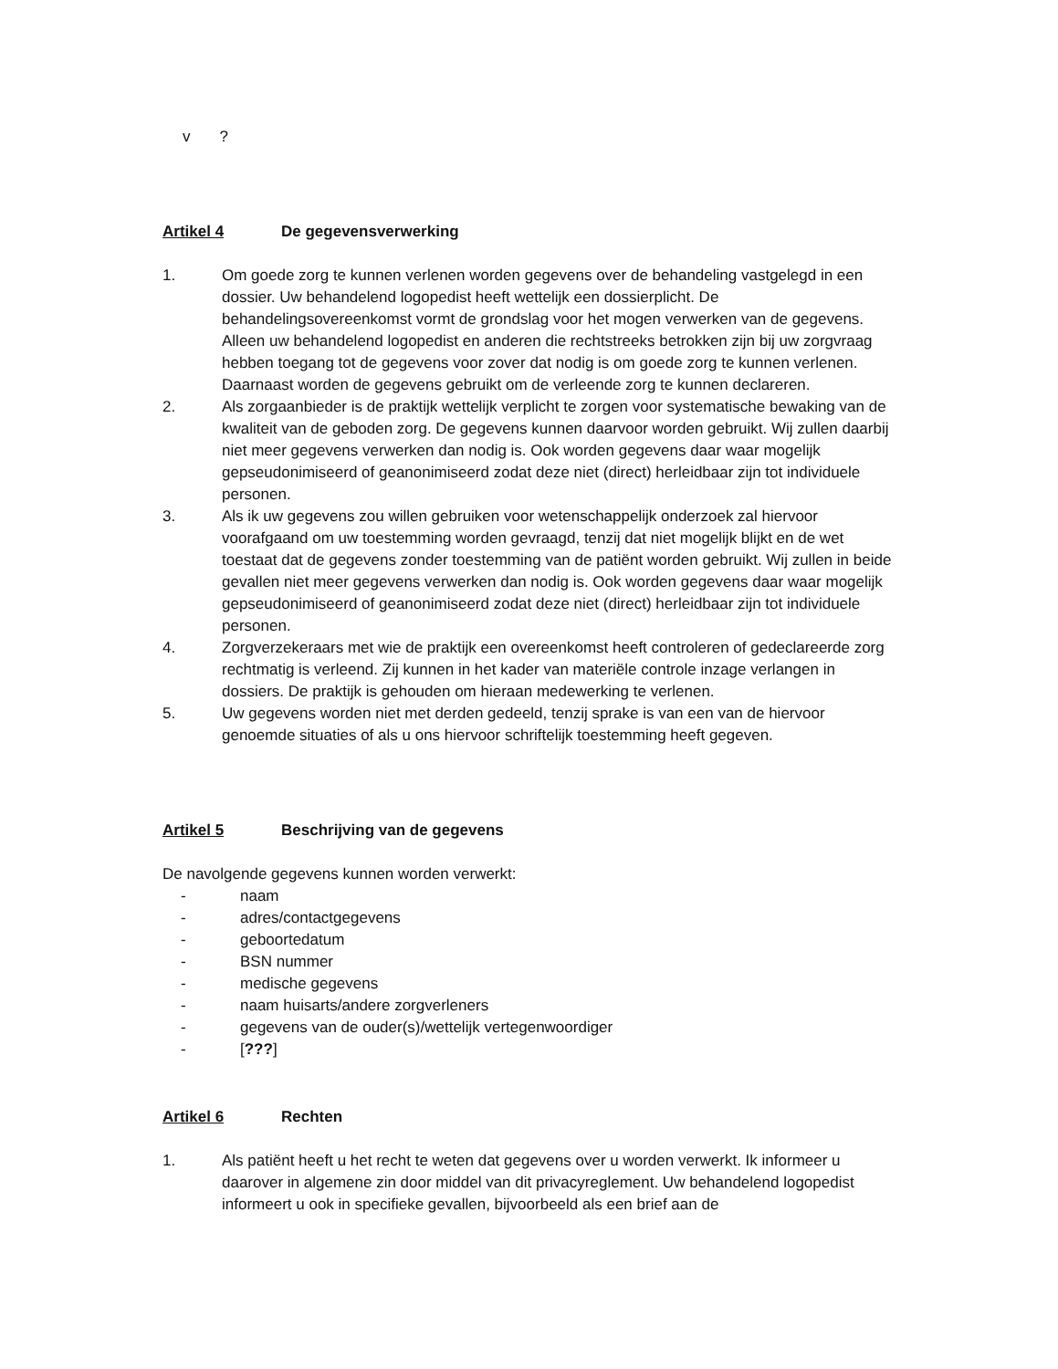v?
Artikel 4 De gegevensverwerking
1. Om goede zorg te kunnen verlenen worden gegevens over de behandeling vastgelegd in een dossier. Uw behandelend logopedist heeft wettelijk een dossierplicht. De behandelingsovereenkomst vormt de grondslag voor het mogen verwerken van de gegevens. Alleen uw behandelend logopedist en anderen die rechtstreeks betrokken zijn bij uw zorgvraag hebben toegang tot de gegevens voor zover dat nodig is om goede zorg te kunnen verlenen. Daarnaast worden de gegevens gebruikt om de verleende zorg te kunnen declareren.
2. Als zorgaanbieder is de praktijk wettelijk verplicht te zorgen voor systematische bewaking van de kwaliteit van de geboden zorg. De gegevens kunnen daarvoor worden gebruikt. Wij zullen daarbij niet meer gegevens verwerken dan nodig is. Ook worden gegevens daar waar mogelijk gepseudonimiseerd of geanonimiseerd zodat deze niet (direct) herleidbaar zijn tot individuele personen.
3. Als ik uw gegevens zou willen gebruiken voor wetenschappelijk onderzoek zal hiervoor voorafgaand om uw toestemming worden gevraagd, tenzij dat niet mogelijk blijkt en de wet toestaat dat de gegevens zonder toestemming van de patiënt worden gebruikt. Wij zullen in beide gevallen niet meer gegevens verwerken dan nodig is. Ook worden gegevens daar waar mogelijk gepseudonimiseerd of geanonimiseerd zodat deze niet (direct) herleidbaar zijn tot individuele personen.
4. Zorgverzekeraars met wie de praktijk een overeenkomst heeft controleren of gedeclareerde zorg rechtmatig is verleend. Zij kunnen in het kader van materiële controle inzage verlangen in dossiers. De praktijk is gehouden om hieraan medewerking te verlenen.
5. Uw gegevens worden niet met derden gedeeld, tenzij sprake is van een van de hiervoor genoemde situaties of als u ons hiervoor schriftelijk toestemming heeft gegeven.
Artikel 5 Beschrijving van de gegevens
De navolgende gegevens kunnen worden verwerkt:
- naam
- adres/contactgegevens
- geboortedatum
- BSN nummer
- medische gegevens
- naam huisarts/andere zorgverleners
- gegevens van de ouder(s)/wettelijk vertegenwoordiger
- [???]
Artikel 6 Rechten
1. Als patiënt heeft u het recht te weten dat gegevens over u worden verwerkt. Ik informeer u daarover in algemene zin door middel van dit privacyreglement. Uw behandelend logopedist informeert u ook in specifieke gevallen, bijvoorbeeld als een brief aan de